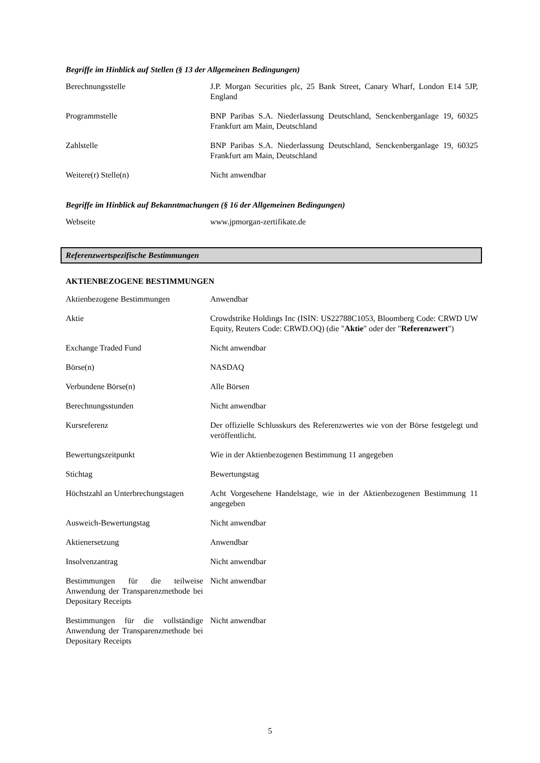Begriffe im Hinblick auf Stellen (§ 13 der Allgemeinen Bedingungen)
| Berechnungsstelle | J.P. Morgan Securities plc, 25 Bank Street, Canary Wharf, London E14 5JP, England |
| Programmstelle | BNP Paribas S.A. Niederlassung Deutschland, Senckenberganlage 19, 60325 Frankfurt am Main, Deutschland |
| Zahlstelle | BNP Paribas S.A. Niederlassung Deutschland, Senckenberganlage 19, 60325 Frankfurt am Main, Deutschland |
| Weitere(r) Stelle(n) | Nicht anwendbar |
Begriffe im Hinblick auf Bekanntmachungen (§ 16 der Allgemeinen Bedingungen)
| Webseite | www.jpmorgan-zertifikate.de |
Referenzwertspezifische Bestimmungen
AKTIENBEZOGENE BESTIMMUNGEN
| Aktienbezogene Bestimmungen | Anwendbar |
| Aktie | Crowdstrike Holdings Inc (ISIN: US22788C1053, Bloomberg Code: CRWD UW Equity, Reuters Code: CRWD.OQ) (die " Aktie " oder der " Referenzwert ") |
| Exchange Traded Fund | Nicht anwendbar |
| Börse(n) | NASDAQ |
| Verbundene Börse(n) | Alle Börsen |
| Berechnungsstunden | Nicht anwendbar |
| Kursreferenz | Der offizielle Schlusskurs des Referenzwertes wie von der Börse festgelegt und veröffentlicht. |
| Bewertungszeitpunkt | Wie in der Aktienbezogenen Bestimmung 11 angegeben |
| Stichtag | Bewertungstag |
| Höchstzahl an Unterbrechungstagen | Acht Vorgesehene Handelstage, wie in der Aktienbezogenen Bestimmung 11 angegeben |
| Ausweich-Bewertungstag | Nicht anwendbar |
| Aktienersetzung | Anwendbar |
| Insolvenzantrag | Nicht anwendbar |
| Bestimmungen für die teilweise Anwendung der Transparenzmethode bei Depositary Receipts | Nicht anwendbar |
| Bestimmungen für die vollständige Anwendung der Transparenzmethode bei Depositary Receipts | Nicht anwendbar |
5